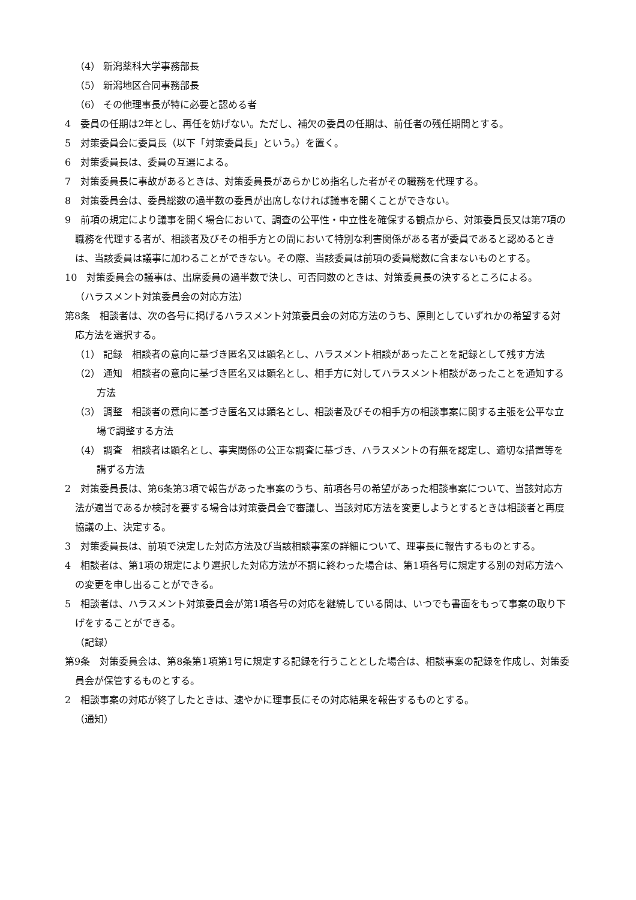（4） 新潟薬科大学事務部長
（5） 新潟地区合同事務部長
（6） その他理事長が特に必要と認める者
4　委員の任期は2年とし、再任を妨げない。ただし、補欠の委員の任期は、前任者の残任期間とする。
5　対策委員会に委員長（以下「対策委員長」という。）を置く。
6　対策委員長は、委員の互選による。
7　対策委員長に事故があるときは、対策委員長があらかじめ指名した者がその職務を代理する。
8　対策委員会は、委員総数の過半数の委員が出席しなければ議事を開くことができない。
9　前項の規定により議事を開く場合において、調査の公平性・中立性を確保する観点から、対策委員長又は第7項の職務を代理する者が、相談者及びその相手方との間において特別な利害関係がある者が委員であると認めるときは、当該委員は議事に加わることができない。その際、当該委員は前項の委員総数に含まないものとする。
10　対策委員会の議事は、出席委員の過半数で決し、可否同数のときは、対策委員長の決するところによる。
（ハラスメント対策委員会の対応方法）
第8条　相談者は、次の各号に掲げるハラスメント対策委員会の対応方法のうち、原則としていずれかの希望する対応方法を選択する。
（1） 記録　相談者の意向に基づき匿名又は顕名とし、ハラスメント相談があったことを記録として残す方法
（2） 通知　相談者の意向に基づき匿名又は顕名とし、相手方に対してハラスメント相談があったことを通知する方法
（3） 調整　相談者の意向に基づき匿名又は顕名とし、相談者及びその相手方の相談事案に関する主張を公平な立場で調整する方法
（4） 調査　相談者は顕名とし、事実関係の公正な調査に基づき、ハラスメントの有無を認定し、適切な措置等を講ずる方法
2　対策委員長は、第6条第3項で報告があった事案のうち、前項各号の希望があった相談事案について、当該対応方法が適当であるか検討を要する場合は対策委員会で審議し、当該対応方法を変更しようとするときは相談者と再度協議の上、決定する。
3　対策委員長は、前項で決定した対応方法及び当該相談事案の詳細について、理事長に報告するものとする。
4　相談者は、第1項の規定により選択した対応方法が不調に終わった場合は、第1項各号に規定する別の対応方法への変更を申し出ることができる。
5　相談者は、ハラスメント対策委員会が第1項各号の対応を継続している間は、いつでも書面をもって事案の取り下げをすることができる。
（記録）
第9条　対策委員会は、第8条第1項第1号に規定する記録を行うこととした場合は、相談事案の記録を作成し、対策委員会が保管するものとする。
2　相談事案の対応が終了したときは、速やかに理事長にその対応結果を報告するものとする。
（通知）